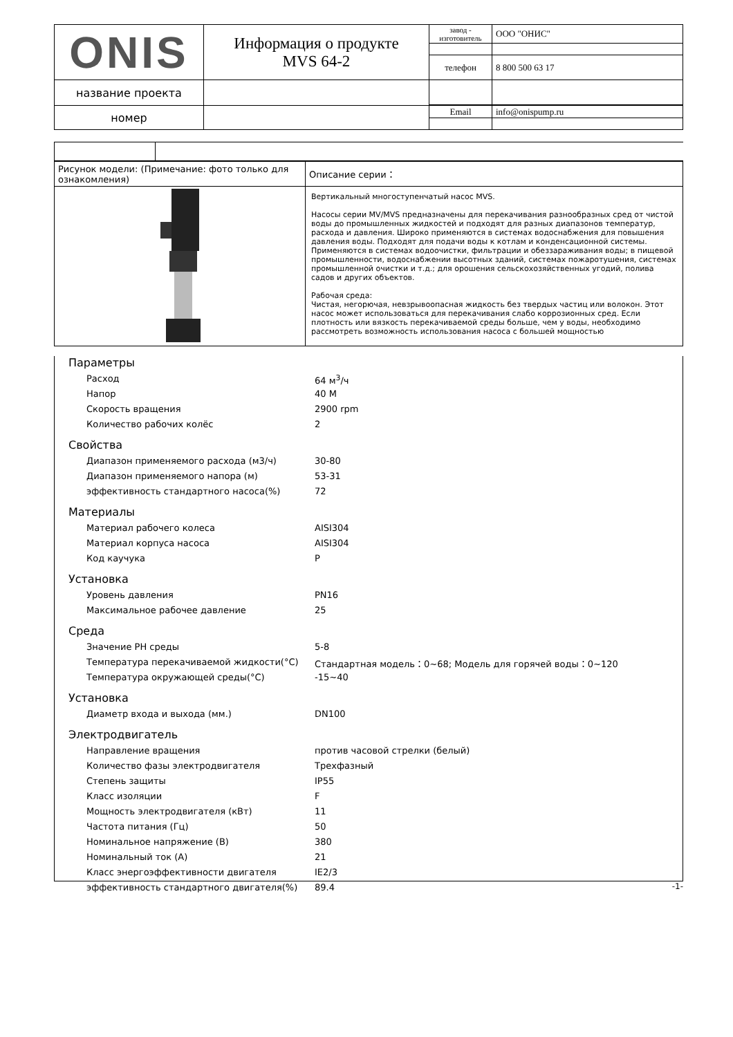| ONIS | Информация о продукте MVS 64-2 | завод - изготовитель | ООО "ОНИС" |
| | | телефон | 8 800 500 63 17 |
| название проекта | | | |
| номер | | Email | info@onispump.ru |
| Рисунок модели: (Примечание: фото только для ознакомления) | Описание серии： |
| | Вертикальный многоступенчатый насос MVS. Насосы серии MV/MVS предназначены для перекачивания разнообразных сред от чистой воды до промышленных жидкостей и подходят для разных диапазонов температур, расхода и давления. Широко применяются в системах водоснабжения для повышения давления воды. Подходят для подачи воды к котлам и конденсационной системы. Применяются в системах водоочистки, фильтрации и обеззараживания воды; в пищевой промышленности, водоснабжении высотных зданий, системах пожаротушения, системах промышленной очистки и т.д.; для орошения сельскохозяйственных угодий, полива садов и других объектов. Рабочая среда: Чистая, негорючая, невзрывоопасная жидкость без твердых частиц или волокон. Этот насос может использоваться для перекачивания слабо коррозионных сред. Если плотность или вязкость перекачиваемой среды больше, чем у воды, необходимо рассмотреть возможность использования насоса с большей мощностью |
Параметры
Расход 64 м<sup>3</sup>/ч
Напор 40 M
Скорость вращения 2900 rpm
Количество рабочих колёс 2
Свойства
Диапазон применяемого расхода (м3/ч) 30-80
Диапазон применяемого напора (м) 53-31
эффективность стандартного насоса(%) 72
Материалы
Материал рабочего колеса AISI304
Материал корпуса насоса AISI304
Код каучука P
Установка
Уровень давления PN16
Максимальное рабочее давление 25
Среда
Значение PH среды 5-8
Температура перекачиваемой жидкости(°C) Стандартная модель：0~68; Модель для горячей воды：0~120
Температура окружающей среды(°C) -15~40
Установка
Диаметр входа и выхода (мм.) DN100
Электродвигатель
Направление вращения против часовой стрелки (белый)
Количество фазы электродвигателя Трехфазный
Степень защиты IP55
Класс изоляции F
Мощность электродвигателя (кВт) 11
Частота питания (Гц) 50
Номинальное напряжение (В) 380
Номинальный ток (А) 21
Класс энергоэффективности двигателя IE2/3
эффективность стандартного двигателя(%) 89.4
-1-